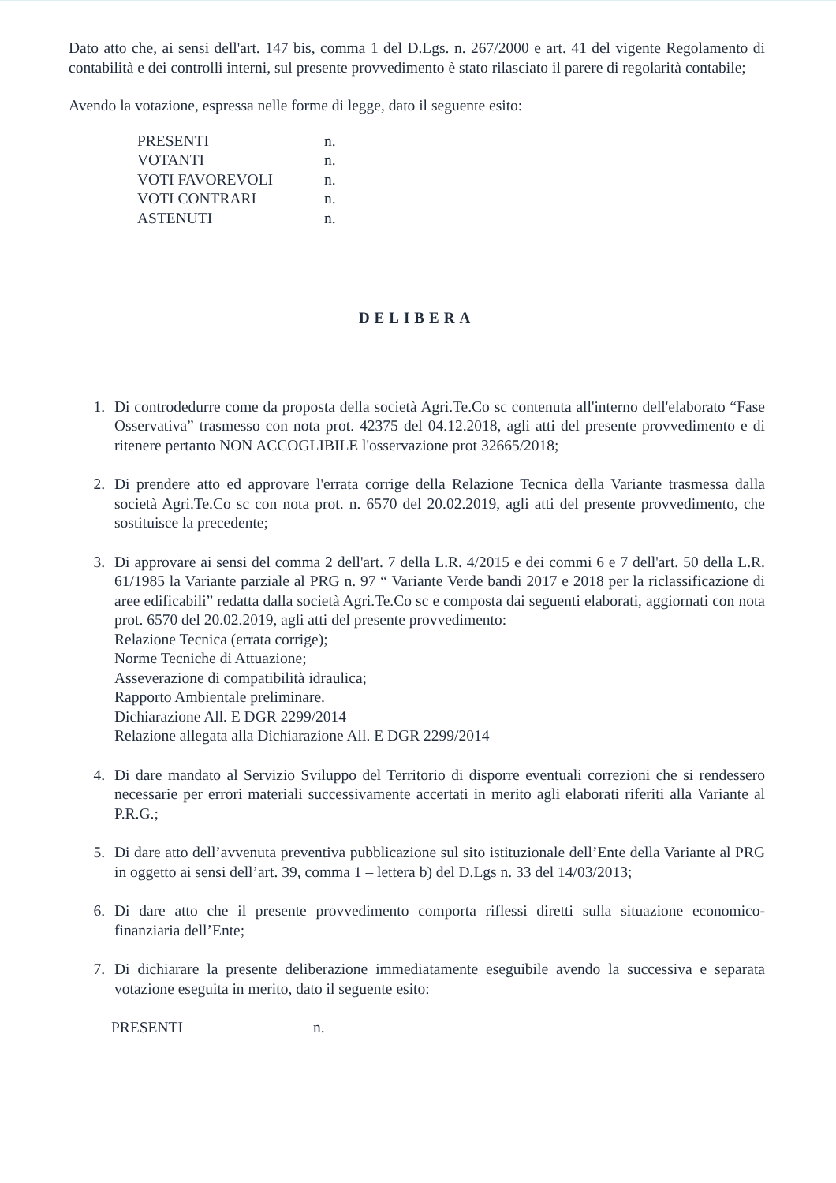Dato atto che, ai sensi dell'art. 147 bis, comma 1 del D.Lgs. n. 267/2000 e art. 41 del vigente Regolamento di contabilità e dei controlli interni, sul presente provvedimento è stato rilasciato il parere di regolarità contabile;
Avendo la votazione, espressa nelle forme di legge, dato il seguente esito:
| PRESENTI | n. |
| VOTANTI | n. |
| VOTI FAVOREVOLI | n. |
| VOTI CONTRARI | n. |
| ASTENUTI | n. |
DELIBERA
1. Di controdedurre come da proposta della società Agri.Te.Co sc contenuta all'interno dell'elaborato “Fase Osservativa” trasmesso con nota prot. 42375 del 04.12.2018, agli atti del presente provvedimento e di ritenere pertanto NON ACCOGLIBILE l'osservazione prot 32665/2018;
2. Di prendere atto ed approvare l'errata corrige della Relazione Tecnica della Variante trasmessa dalla società Agri.Te.Co sc con nota prot. n. 6570 del 20.02.2019, agli atti del presente provvedimento, che sostituisce la precedente;
3. Di approvare ai sensi del comma 2 dell'art. 7 della L.R. 4/2015 e dei commi 6 e 7 dell'art. 50 della L.R. 61/1985 la Variante parziale al PRG n. 97 “ Variante Verde bandi 2017 e 2018 per la riclassificazione di aree edificabili” redatta dalla società Agri.Te.Co sc e composta dai seguenti elaborati, aggiornati con nota prot. 6570 del 20.02.2019, agli atti del presente provvedimento:
Relazione Tecnica (errata corrige);
Norme Tecniche di Attuazione;
Asseverazione di compatibilità idraulica;
Rapporto Ambientale preliminare.
Dichiarazione All. E DGR 2299/2014
Relazione allegata alla Dichiarazione All. E DGR 2299/2014
4. Di dare mandato al Servizio Sviluppo del Territorio di disporre eventuali correzioni che si rendessero necessarie per errori materiali successivamente accertati in merito agli elaborati riferiti alla Variante al P.R.G.;
5. Di dare atto dell’avvenuta preventiva pubblicazione sul sito istituzionale dell’Ente della Variante al PRG in oggetto ai sensi dell’art. 39, comma 1 – lettera b) del D.Lgs n. 33 del 14/03/2013;
6. Di dare atto che il presente provvedimento comporta riflessi diretti sulla situazione economico-finanziaria dell’Ente;
7. Di dichiarare la presente deliberazione immediatamente eseguibile avendo la successiva e separata votazione eseguita in merito, dato il seguente esito:
| PRESENTI | n. |